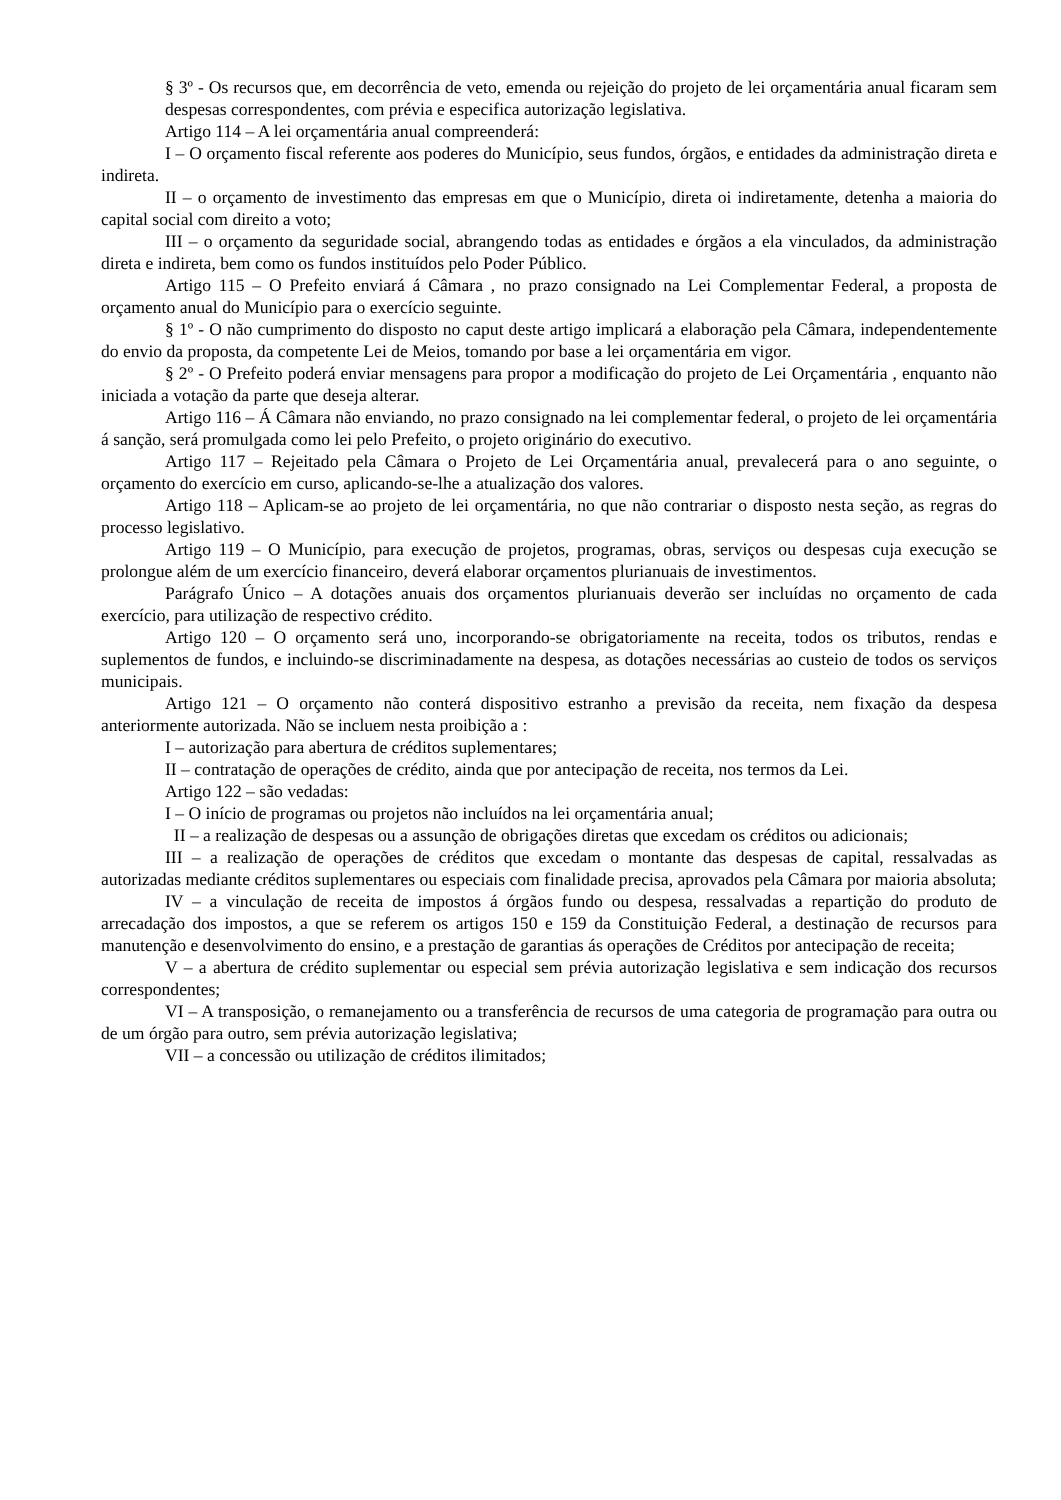§ 3º - Os recursos que, em decorrência de veto, emenda ou rejeição do projeto de lei orçamentária anual ficaram sem despesas correspondentes, com prévia e especifica autorização legislativa.
Artigo 114 – A lei orçamentária anual compreenderá:
I – O orçamento fiscal referente aos poderes do Município, seus fundos, órgãos, e entidades da administração direta e indireta.
II – o orçamento de investimento das empresas em que o Município, direta oi indiretamente, detenha a maioria do capital social com direito a voto;
III – o orçamento da seguridade social, abrangendo todas as entidades e órgãos a ela vinculados, da administração direta e indireta, bem como os fundos instituídos pelo Poder Público.
Artigo 115 – O Prefeito enviará á Câmara , no prazo consignado na Lei Complementar Federal, a proposta de orçamento anual do Município para o exercício seguinte.
§ 1º - O não cumprimento do disposto no caput deste artigo implicará a elaboração pela Câmara, independentemente do envio da proposta, da competente Lei de Meios, tomando por base a lei orçamentária em vigor.
§ 2º - O Prefeito poderá enviar mensagens para propor a modificação do projeto de Lei Orçamentária , enquanto não iniciada a votação da parte que deseja alterar.
Artigo 116 – Á Câmara não enviando, no prazo consignado na lei complementar federal, o projeto de lei orçamentária á sanção, será promulgada como lei pelo Prefeito, o projeto originário do executivo.
Artigo 117 – Rejeitado pela Câmara o Projeto de Lei Orçamentária anual, prevalecerá para o ano seguinte, o orçamento do exercício em curso, aplicando-se-lhe a atualização dos valores.
Artigo 118 – Aplicam-se ao projeto de lei orçamentária, no que não contrariar o disposto nesta seção, as regras do processo legislativo.
Artigo 119 – O Município, para execução de projetos, programas, obras, serviços ou despesas cuja execução se prolongue além de um exercício financeiro, deverá elaborar orçamentos plurianuais de investimentos.
Parágrafo Único – A dotações anuais dos orçamentos plurianuais deverão ser incluídas no orçamento de cada exercício, para utilização de respectivo crédito.
Artigo 120 – O orçamento será uno, incorporando-se obrigatoriamente na receita, todos os tributos, rendas e suplementos de fundos, e incluindo-se discriminadamente na despesa, as dotações necessárias ao custeio de todos os serviços municipais.
Artigo 121 – O orçamento não conterá dispositivo estranho a previsão da receita, nem fixação da despesa anteriormente autorizada. Não se incluem nesta proibição a :
I – autorização para abertura de créditos suplementares;
II – contratação de operações de crédito, ainda que por antecipação de receita, nos termos da Lei.
Artigo 122 – são vedadas:
I – O início de programas ou projetos não incluídos na lei orçamentária anual;
II – a realização de despesas ou a assunção de obrigações diretas que excedam os créditos ou adicionais;
III – a realização de operações de créditos que excedam o montante das despesas de capital, ressalvadas as autorizadas mediante créditos suplementares ou especiais com finalidade precisa, aprovados pela Câmara por maioria absoluta;
IV – a vinculação de receita de impostos á órgãos fundo ou despesa, ressalvadas a repartição do produto de arrecadação dos impostos, a que se referem os artigos 150 e 159 da Constituição Federal, a destinação de recursos para manutenção e desenvolvimento do ensino, e a prestação de garantias ás operações de Créditos por antecipação de receita;
V – a abertura de crédito suplementar ou especial sem prévia autorização legislativa e sem indicação dos recursos correspondentes;
VI – A transposição, o remanejamento ou a transferência de recursos de uma categoria de programação para outra ou de um órgão para outro, sem prévia autorização legislativa;
VII – a concessão ou utilização de créditos ilimitados;